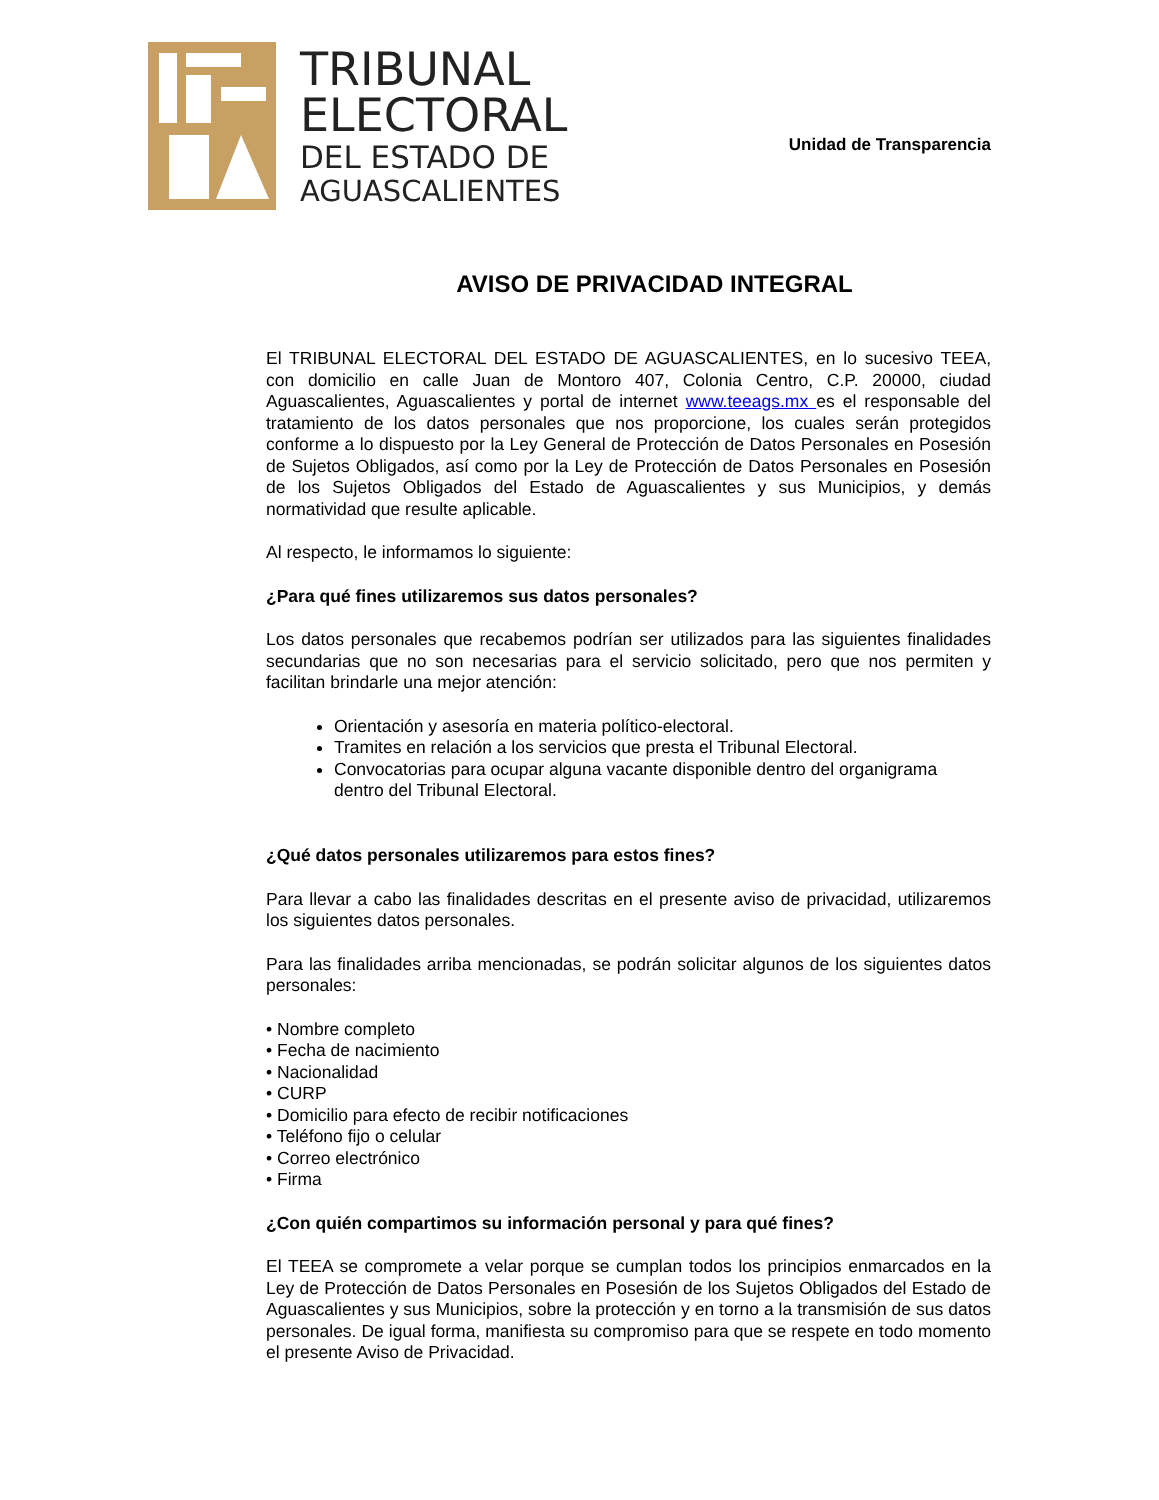TRIBUNAL
ELECTORAL
DEL ESTADO DE
AGUASCALIENTES
Unidad de Transparencia
AVISO DE PRIVACIDAD INTEGRAL
El TRIBUNAL ELECTORAL DEL ESTADO DE AGUASCALIENTES, en lo sucesivo TEEA, con domicilio en calle Juan de Montoro 407, Colonia Centro, C.P. 20000, ciudad Aguascalientes, Aguascalientes y portal de internet www.teeags.mx es el responsable del tratamiento de los datos personales que nos proporcione, los cuales serán protegidos conforme a lo dispuesto por la Ley General de Protección de Datos Personales en Posesión de Sujetos Obligados, así como por la Ley de Protección de Datos Personales en Posesión de los Sujetos Obligados del Estado de Aguascalientes y sus Municipios, y demás normatividad que resulte aplicable.
Al respecto, le informamos lo siguiente:
¿Para qué fines utilizaremos sus datos personales?
Los datos personales que recabemos podrían ser utilizados para las siguientes finalidades secundarias que no son necesarias para el servicio solicitado, pero que nos permiten y facilitan brindarle una mejor atención:
Orientación y asesoría en materia político-electoral.
Tramites en relación a los servicios que presta el Tribunal Electoral.
Convocatorias para ocupar alguna vacante disponible dentro del organigrama dentro del Tribunal Electoral.
¿Qué datos personales utilizaremos para estos fines?
Para llevar a cabo las finalidades descritas en el presente aviso de privacidad, utilizaremos los siguientes datos personales.
Para las finalidades arriba mencionadas, se podrán solicitar algunos de los siguientes datos personales:
• Nombre completo
• Fecha de nacimiento
• Nacionalidad
• CURP
• Domicilio para efecto de recibir notificaciones
• Teléfono fijo o celular
• Correo electrónico
• Firma
¿Con quién compartimos su información personal y para qué fines?
El TEEA se compromete a velar porque se cumplan todos los principios enmarcados en la Ley de Protección de Datos Personales en Posesión de los Sujetos Obligados del Estado de Aguascalientes y sus Municipios, sobre la protección y en torno a la transmisión de sus datos personales. De igual forma, manifiesta su compromiso para que se respete en todo momento el presente Aviso de Privacidad.